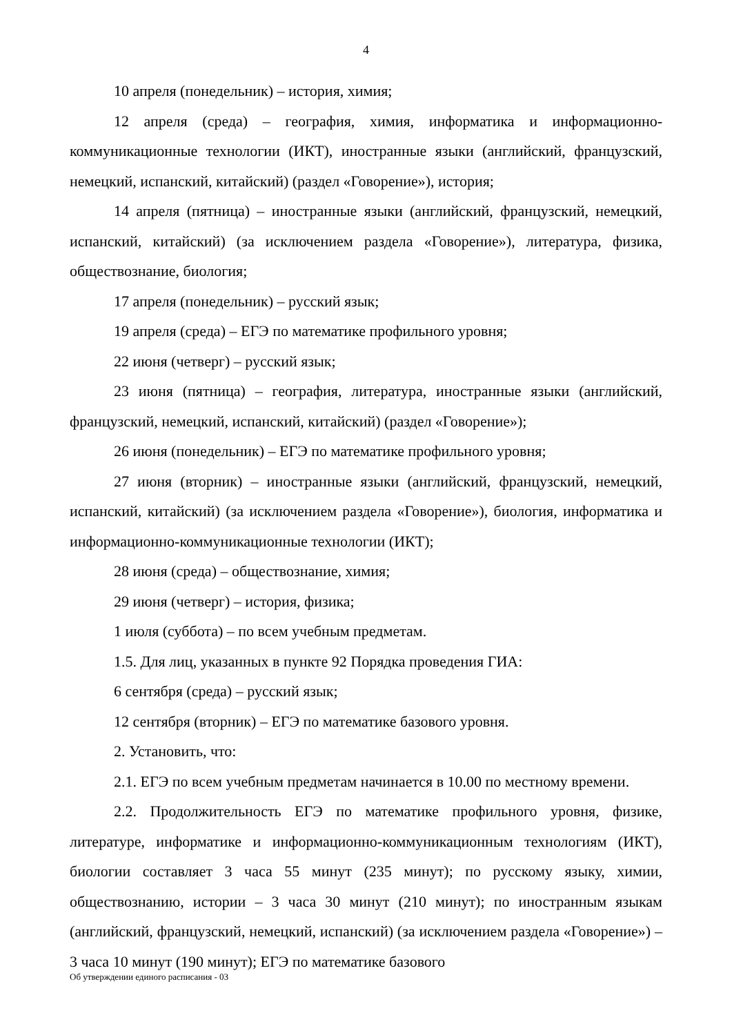4
10 апреля (понедельник) – история, химия;
12 апреля (среда) – география, химия, информатика и информационно-коммуникационные технологии (ИКТ), иностранные языки (английский, французский, немецкий, испанский, китайский) (раздел «Говорение»), история;
14 апреля (пятница) – иностранные языки (английский, французский, немецкий, испанский, китайский) (за исключением раздела «Говорение»), литература, физика, обществознание, биология;
17 апреля (понедельник) – русский язык;
19 апреля (среда) – ЕГЭ по математике профильного уровня;
22 июня (четверг) – русский язык;
23 июня (пятница) – география, литература, иностранные языки (английский, французский, немецкий, испанский, китайский) (раздел «Говорение»);
26 июня (понедельник) – ЕГЭ по математике профильного уровня;
27 июня (вторник) – иностранные языки (английский, французский, немецкий, испанский, китайский) (за исключением раздела «Говорение»), биология, информатика и информационно-коммуникационные технологии (ИКТ);
28 июня (среда) – обществознание, химия;
29 июня (четверг) – история, физика;
1 июля (суббота) – по всем учебным предметам.
1.5. Для лиц, указанных в пункте 92 Порядка проведения ГИА:
6 сентября (среда) – русский язык;
12 сентября (вторник) – ЕГЭ по математике базового уровня.
2. Установить, что:
2.1. ЕГЭ по всем учебным предметам начинается в 10.00 по местному времени.
2.2. Продолжительность ЕГЭ по математике профильного уровня, физике, литературе, информатике и информационно-коммуникационным технологиям (ИКТ), биологии составляет 3 часа 55 минут (235 минут); по русскому языку, химии, обществознанию, истории – 3 часа 30 минут (210 минут); по иностранным языкам (английский, французский, немецкий, испанский) (за исключением раздела «Говорение») – 3 часа 10 минут (190 минут); ЕГЭ по математике базового
Об утверждении единого расписания - 03